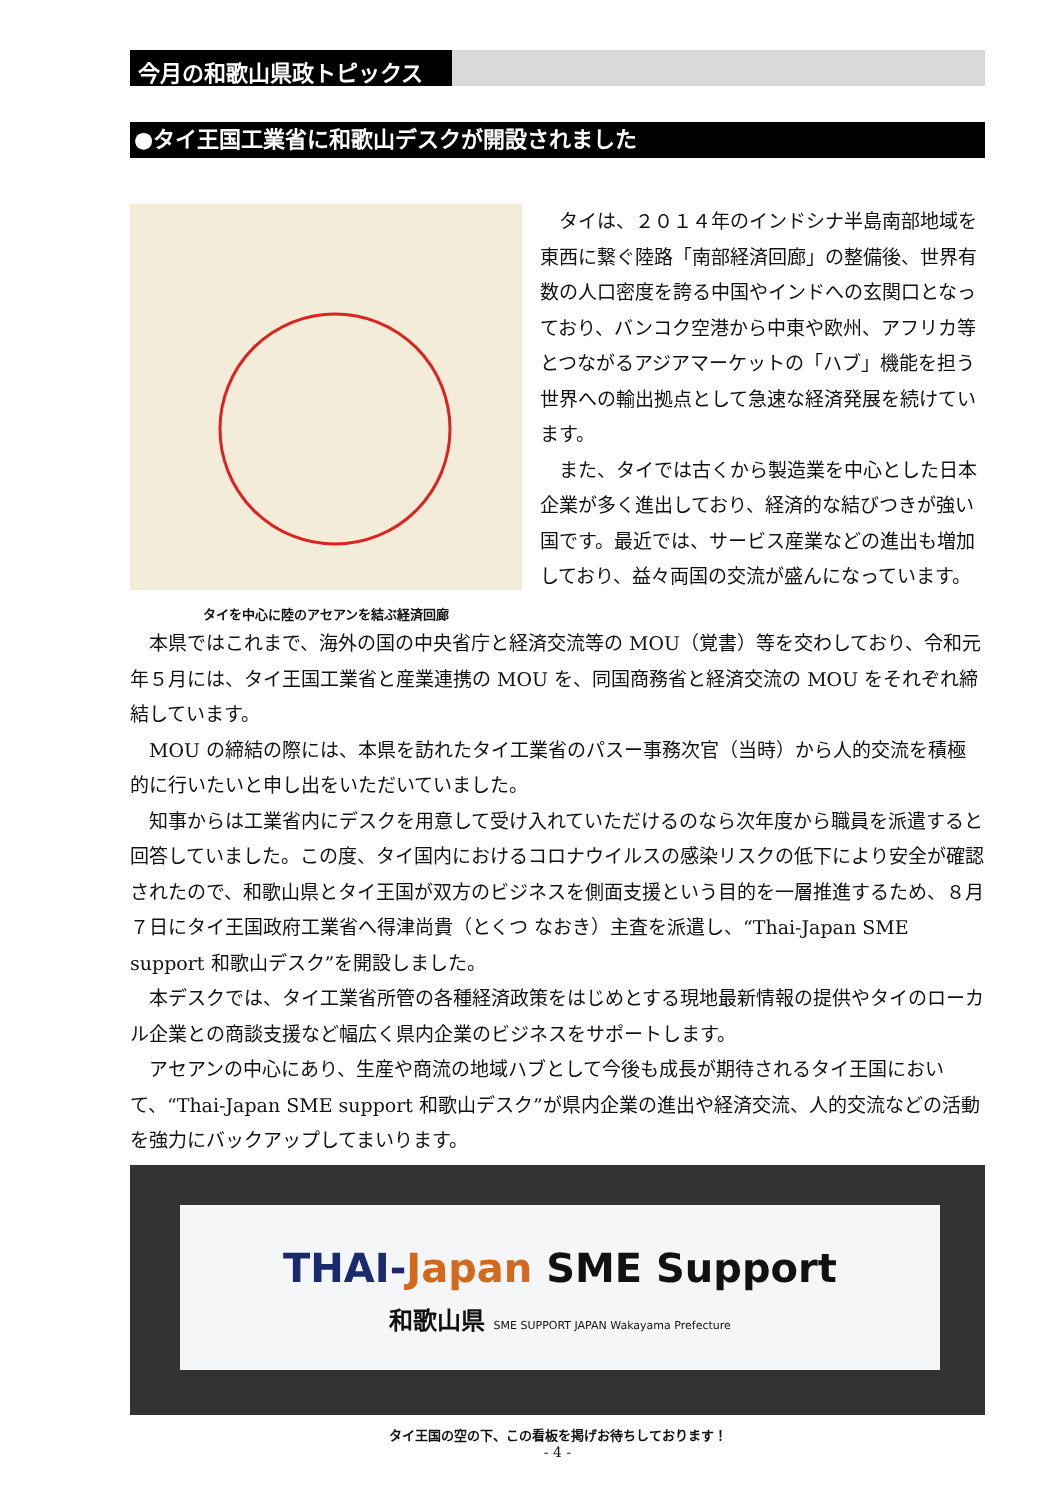今月の和歌山県政トピックス
●タイ王国工業省に和歌山デスクが開設されました
タイを中心に陸のアセアンを結ぶ経済回廊
タイは、２０１４年のインドシナ半島南部地域を東西に繋ぐ陸路「南部経済回廊」の整備後、世界有数の人口密度を誇る中国やインドへの玄関口となっており、バンコク空港から中東や欧州、アフリカ等とつながるアジアマーケットの「ハブ」機能を担う世界への輸出拠点として急速な経済発展を続けています。
また、タイでは古くから製造業を中心とした日本企業が多く進出しており、経済的な結びつきが強い国です。最近では、サービス産業などの進出も増加しており、益々両国の交流が盛んになっています。
本県ではこれまで、海外の国の中央省庁と経済交流等の MOU（覚書）等を交わしており、令和元年５月には、タイ王国工業省と産業連携の MOU を、同国商務省と経済交流の MOU をそれぞれ締結しています。
MOU の締結の際には、本県を訪れたタイ工業省のパスー事務次官（当時）から人的交流を積極的に行いたいと申し出をいただいていました。
知事からは工業省内にデスクを用意して受け入れていただけるのなら次年度から職員を派遣すると回答していました。この度、タイ国内におけるコロナウイルスの感染リスクの低下により安全が確認されたので、和歌山県とタイ王国が双方のビジネスを側面支援という目的を一層推進するため、８月７日にタイ王国政府工業省へ得津尚貴（とくつ なおき）主査を派遣し、“Thai-Japan SME support 和歌山デスク”を開設しました。
本デスクでは、タイ工業省所管の各種経済政策をはじめとする現地最新情報の提供やタイのローカル企業との商談支援など幅広く県内企業のビジネスをサポートします。
アセアンの中心にあり、生産や商流の地域ハブとして今後も成長が期待されるタイ王国において、“Thai-Japan SME support 和歌山デスク”が県内企業の進出や経済交流、人的交流などの活動を強力にバックアップしてまいります。
THAI-Japan SME Support
和歌山県 SME SUPPORT JAPAN Wakayama Prefecture
タイ王国の空の下、この看板を掲げお待ちしております！
- 4 -